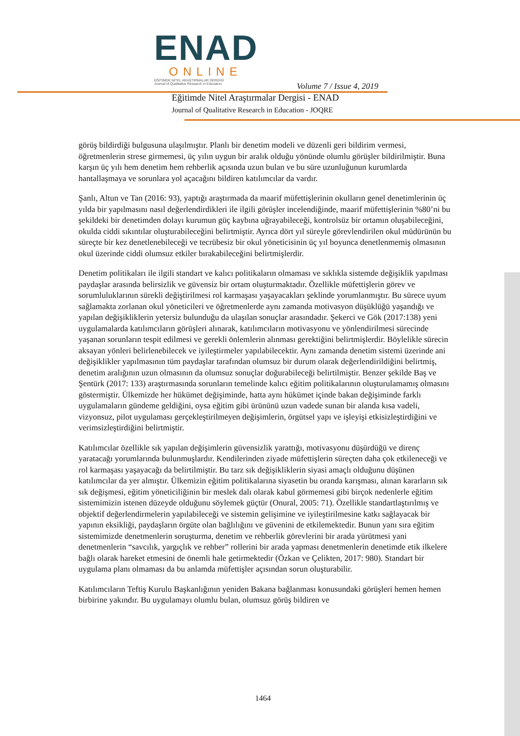ENAD
ONLINE
EĞİTİMDE NİTEL ARAŞTIRMALAR DERGİSİ
Journal of Qualitative Research in Education
Volume 7 / Issue 4, 2019
Eğitimde Nitel Araştırmalar Dergisi - ENAD
Journal of Qualitative Research in Education - JOQRE
görüş bildirdiği bulgusuna ulaşılmıştır. Planlı bir denetim modeli ve düzenli geri bildirim vermesi, öğretmenlerin strese girmemesi, üç yılın uygun bir aralık olduğu yönünde olumlu görüşler bildirilmiştir. Buna karşın üç yılı hem denetim hem rehberlik açısında uzun bulan ve bu süre uzunluğunun kurumlarda hantallaşmaya ve sorunlara yol açacağını bildiren katılımcılar da vardır.
Şanlı, Altun ve Tan (2016: 93), yaptığı araştırmada da maarif müfettişlerinin okulların genel denetimlerinin üç yılda bir yapılmasını nasıl değerlendirdikleri ile ilgili görüşler incelendiğinde, maarif müfettişlerinin %80’ni bu şekildeki bir denetimden dolayı kurumun güç kaybına uğrayabileceği, kontrolsüz bir ortamın oluşabileceğini, okulda ciddi sıkıntılar oluşturabileceğini belirtmiştir. Ayrıca dört yıl süreyle görevlendirilen okul müdürünün bu süreçte bir kez denetlenebileceği ve tecrübesiz bir okul yöneticisinin üç yıl boyunca denetlenmemiş olmasının okul üzerinde ciddi olumsuz etkiler bırakabileceğini belirtmişlerdir.
Denetim politikaları ile ilgili standart ve kalıcı politikaların olmaması ve sıklıkla sistemde değişiklik yapılması paydaşlar arasında belirsizlik ve güvensiz bir ortam oluşturmaktadır. Özellikle müfettişlerin görev ve sorumluluklarının sürekli değiştirilmesi rol karmaşası yaşayacakları şeklinde yorumlanmıştır. Bu sürece uyum sağlamakta zorlanan okul yöneticileri ve öğretmenlerde aynı zamanda motivasyon düşüklüğü yaşandığı ve yapılan değişikliklerin yetersiz bulunduğu da ulaşılan sonuçlar arasındadır. Şekerci ve Gök (2017:138) yeni uygulamalarda katılımcıların görüşleri alınarak, katılımcıların motivasyonu ve yönlendirilmesi sürecinde yaşanan sorunların tespit edilmesi ve gerekli önlemlerin alınması gerektiğini belirtmişlerdir. Böylelikle sürecin aksayan yönleri belirlenebilecek ve iyileştirmeler yapılabilecektir. Aynı zamanda denetim sistemi üzerinde ani değişiklikler yapılmasının tüm paydaşlar tarafından olumsuz bir durum olarak değerlendirildiğini belirtmiş, denetim aralığının uzun olmasının da olumsuz sonuçlar doğurabileceği belirtilmiştir. Benzer şekilde Baş ve Şentürk (2017: 133) araştırmasında sorunların temelinde kalıcı eğitim politikalarının oluşturulamamış olmasını göstermiştir. Ülkemizde her hükümet değişiminde, hatta aynı hükümet içinde bakan değişiminde farklı uygulamaların gündeme geldiğini, oysa eğitim gibi ürününü uzun vadede sunan bir alanda kısa vadeli, vizyonsuz, pilot uygulaması gerçekleştirilmeyen değişimlerin, örgütsel yapı ve işleyişi etkisizleştirdiğini ve verimsizleştirdiğini belirtmiştir.
Katılımcılar özellikle sık yapılan değişimlerin güvensizlik yarattığı, motivasyonu düşürdüğü ve direnç yaratacağı yorumlarında bulunmuşlardır. Kendilerinden ziyade müfettişlerin süreçten daha çok etkileneceği ve rol karmaşası yaşayacağı da belirtilmiştir. Bu tarz sık değişikliklerin siyasi amaçlı olduğunu düşünen katılımcılar da yer almıştır. Ülkemizin eğitim politikalarına siyasetin bu oranda karışması, alınan kararların sık sık değişmesi, eğitim yöneticiliğinin bir meslek dalı olarak kabul görmemesi gibi birçok nedenlerle eğitim sistemimizin istenen düzeyde olduğunu söylemek güçtür (Onural, 2005: 71). Özellikle standartlaştırılmış ve objektif değerlendirmelerin yapılabileceği ve sistemin gelişimine ve iyileştirilmesine katkı sağlayacak bir yapının eksikliği, paydaşların örgüte olan bağlılığını ve güvenini de etkilemektedir. Bunun yanı sıra eğitim sistemimizde denetmenlerin soruşturma, denetim ve rehberlik görevlerini bir arada yürütmesi yani denetmenlerin “savcılık, yargıçlık ve rehber” rollerini bir arada yapması denetmenlerin denetimde etik ilkelere bağlı olarak hareket etmesini de önemli hale getirmektedir (Özkan ve Çelikten, 2017: 980). Standart bir uygulama planı olmaması da bu anlamda müfettişler açısından sorun oluşturabilir.
Katılımcıların Teftiş Kurulu Başkanlığının yeniden Bakana bağlanması konusundaki görüşleri hemen hemen birbirine yakındır. Bu uygulamayı olumlu bulan, olumsuz görüş bildiren ve
1464